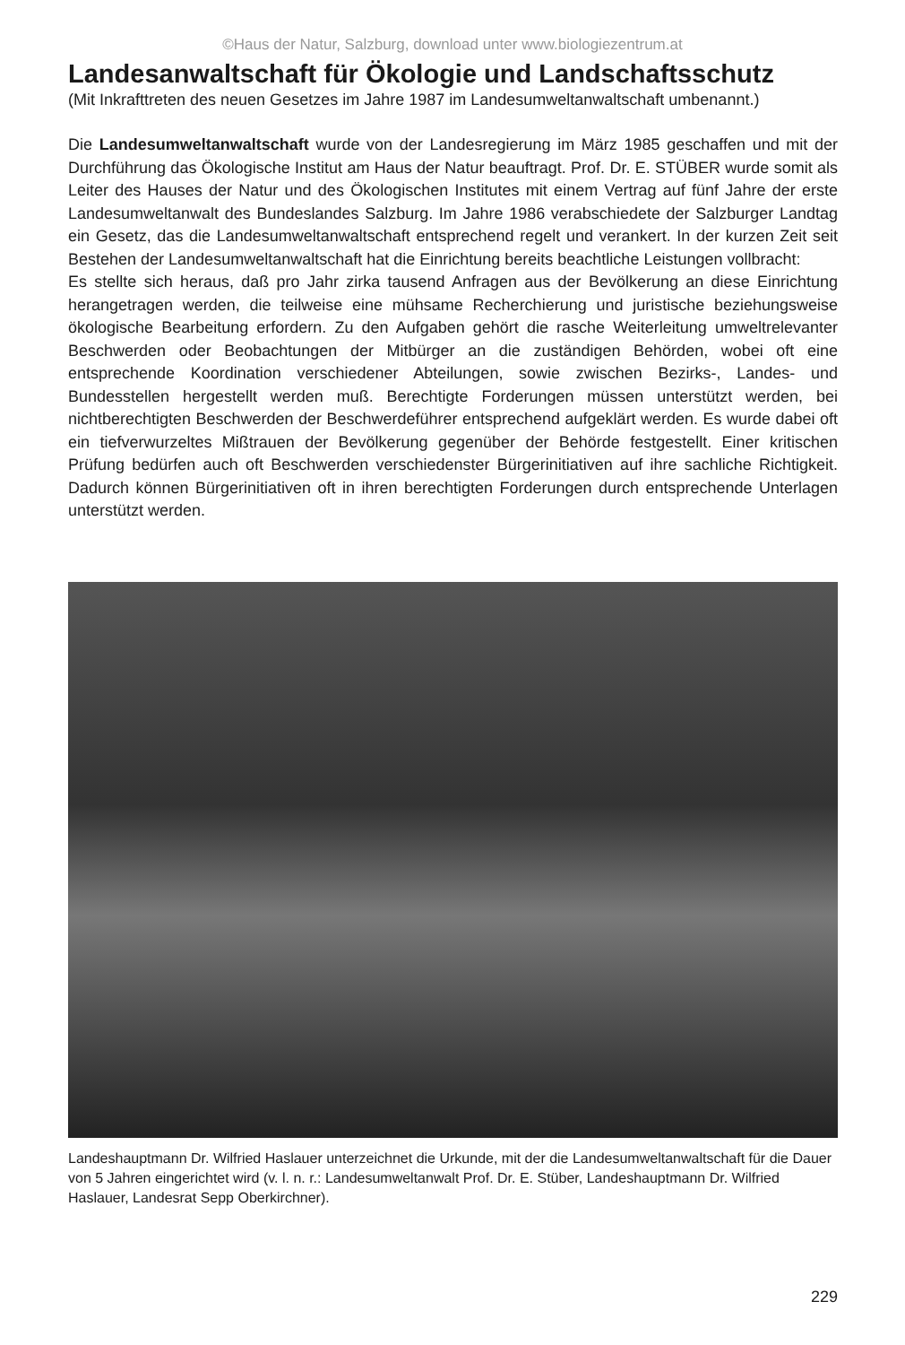©Haus der Natur, Salzburg, download unter www.biologiezentrum.at
Landesanwaltschaft für Ökologie und Landschaftsschutz
(Mit Inkrafttreten des neuen Gesetzes im Jahre 1987 im Landesumweltanwaltschaft umbenannt.)
Die Landesumweltanwaltschaft wurde von der Landesregierung im März 1985 geschaffen und mit der Durchführung das Ökologische Institut am Haus der Natur beauftragt. Prof. Dr. E. STÜBER wurde somit als Leiter des Hauses der Natur und des Ökologischen Institutes mit einem Vertrag auf fünf Jahre der erste Landesumweltanwalt des Bundeslandes Salzburg. Im Jahre 1986 verabschiedete der Salzburger Landtag ein Gesetz, das die Landesumweltanwaltschaft entsprechend regelt und verankert. In der kurzen Zeit seit Bestehen der Landesumweltanwaltschaft hat die Einrichtung bereits beachtliche Leistungen vollbracht:
Es stellte sich heraus, daß pro Jahr zirka tausend Anfragen aus der Bevölkerung an diese Einrichtung herangetragen werden, die teilweise eine mühsame Recherchierung und juristische beziehungsweise ökologische Bearbeitung erfordern. Zu den Aufgaben gehört die rasche Weiterleitung umweltrelevanter Beschwerden oder Beobachtungen der Mitbürger an die zuständigen Behörden, wobei oft eine entsprechende Koordination verschiedener Abteilungen, sowie zwischen Bezirks-, Landes- und Bundesstellen hergestellt werden muß. Berechtigte Forderungen müssen unterstützt werden, bei nichtberechtigten Beschwerden der Beschwerdeführer entsprechend aufgeklärt werden. Es wurde dabei oft ein tiefverwurzeltes Mißtrauen der Bevölkerung gegenüber der Behörde festgestellt. Einer kritischen Prüfung bedürfen auch oft Beschwerden verschiedenster Bürgerinitiativen auf ihre sachliche Richtigkeit. Dadurch können Bürgerinitiativen oft in ihren berechtigten Forderungen durch entsprechende Unterlagen unterstützt werden.
Landeshauptmann Dr. Wilfried Haslauer unterzeichnet die Urkunde, mit der die Landesumweltanwaltschaft für die Dauer von 5 Jahren eingerichtet wird (v. l. n. r.: Landesumweltanwalt Prof. Dr. E. Stüber, Landeshauptmann Dr. Wilfried Haslauer, Landesrat Sepp Oberkirchner).
229